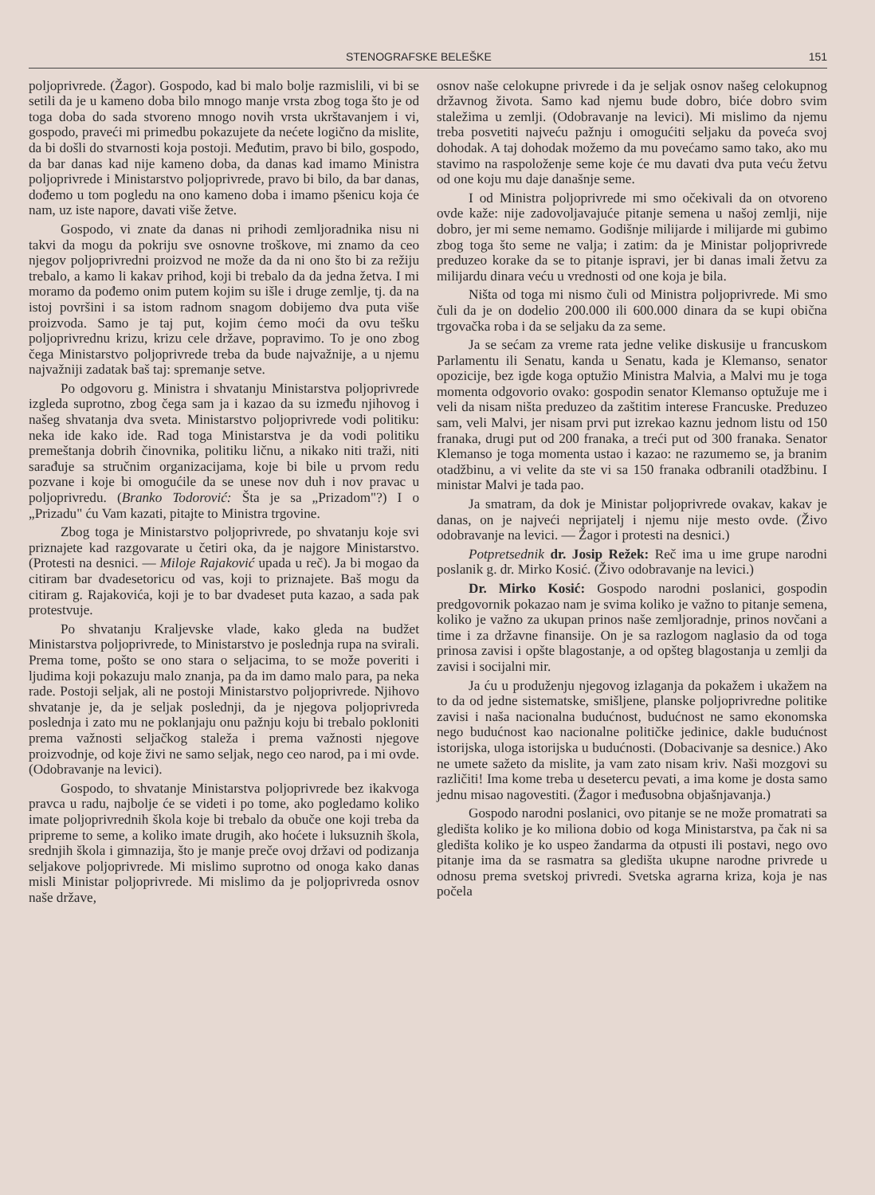STENOGRAFSKE BELEŠKE 151
poljoprivrede. (Žagor). Gospodo, kad bi malo bolje razmislili, vi bi se setili da je u kameno doba bilo mnogo manje vrsta zbog toga što je od toga doba do sada stvoreno mnogo novih vrsta ukrštavanjem i vi, gospodo, praveći mi primedbu pokazujete da nećete logično da mislite, da bi došli do stvarnosti koja postoji. Međutim, pravo bi bilo, gospodo, da bar danas kad nije kameno doba, da danas kad imamo Ministra poljoprivrede i Ministarstvo poljoprivrede, pravo bi bilo, da bar danas, dođemo u tom pogledu na ono kameno doba i imamo pšenicu koja će nam, uz iste napore, davati više žetve.
Gospodo, vi znate da danas ni prihodi zemljoradnika nisu ni takvi da mogu da pokriju sve osnovne troškove, mi znamo da ceo njegov poljoprivredni proizvod ne može da da ni ono što bi za režiju trebalo, a kamo li kakav prihod, koji bi trebalo da da jedna žetva. I mi moramo da pođemo onim putem kojim su išle i druge zemlje, tj. da na istoj površini i sa istom radnom snagom dobijemo dva puta više proizvoda. Samo je taj put, kojim ćemo moći da ovu tešku poljoprivrednu krizu, krizu cele države, popravimo. To je ono zbog čega Ministarstvo poljoprivrede treba da bude najvažnije, a u njemu najvažniji zadatak baš taj: spremanje setve.
Po odgovoru g. Ministra i shvatanju Ministarstva poljoprivrede izgleda suprotno, zbog čega sam ja i kazao da su između njihovog i našeg shvatanja dva sveta. Ministarstvo poljoprivrede vodi politiku: neka ide kako ide. Rad toga Ministarstva je da vodi politiku premeštanja dobrih činovnika, politiku ličnu, a nikako niti traži, niti sarađuje sa stručnim organizacijama, koje bi bile u prvom redu pozvane i koje bi omogućile da se unese nov duh i nov pravac u poljoprivredu. (Branko Todorović: Šta je sa „Prizadom"?) I o „Prizadu" ću Vam kazati, pitajte to Ministra trgovine.
Zbog toga je Ministarstvo poljoprivrede, po shvatanju koje svi priznajete kad razgovarate u četiri oka, da je najgore Ministarstvo. (Protesti na desnici. — Miloje Rajaković upada u reč). Ja bi mogao da citiram bar dvadesetoricu od vas, koji to priznajete. Baš mogu da citiram g. Rajakovića, koji je to bar dvadeset puta kazao, a sada pak protestvuje.
Po shvatanju Kraljevske vlade, kako gleda na budžet Ministarstva poljoprivrede, to Ministarstvo je poslednja rupa na svirali. Prema tome, pošto se ono stara o seljacima, to se može poveriti i ljudima koji pokazuju malo znanja, pa da im damo malo para, pa neka rade. Postoji seljak, ali ne postoji Ministarstvo poljoprivrede. Njihovo shvatanje je, da je seljak poslednji, da je njegova poljoprivreda poslednja i zato mu ne poklanjaju onu pažnju koju bi trebalo pokloniti prema važnosti seljačkog staleža i prema važnosti njegove proizvodnje, od koje živi ne samo seljak, nego ceo narod, pa i mi ovde. (Odobravanje na levici).
Gospodo, to shvatanje Ministarstva poljoprivrede bez ikakvoga pravca u radu, najbolje će se videti i po tome, ako pogledamo koliko imate poljoprivrednih škola koje bi trebalo da obuče one koji treba da pripreme to seme, a koliko imate drugih, ako hoćete i luksuznih škola, srednjih škola i gimnazija, što je manje preče ovoj državi od podizanja seljakove poljoprivrede. Mi mislimo suprotno od onoga kako danas misli Ministar poljoprivrede. Mi mislimo da je poljoprivreda osnov naše države,
osnov naše celokupne privrede i da je seljak osnov našeg celokupnog državnog života. Samo kad njemu bude dobro, biće dobro svim staležima u zemlji. (Odobravanje na levici). Mi mislimo da njemu treba posvetiti najveću pažnju i omogućiti seljaku da poveća svoj dohodak. A taj dohodak možemo da mu povećamo samo tako, ako mu stavimo na raspoloženje seme koje će mu davati dva puta veću žetvu od one koju mu daje današnje seme.
I od Ministra poljoprivrede mi smo očekivali da on otvoreno ovde kaže: nije zadovoljavajuće pitanje semena u našoj zemlji, nije dobro, jer mi seme nemamo. Godišnje milijarde i milijarde mi gubimo zbog toga što seme ne valja; i zatim: da je Ministar poljoprivrede preduzeo korake da se to pitanje ispravi, jer bi danas imali žetvu za milijardu dinara veću u vrednosti od one koja je bila.
Ništa od toga mi nismo čuli od Ministra poljoprivrede. Mi smo čuli da je on dodelio 200.000 ili 600.000 dinara da se kupi obična trgovačka roba i da se seljaku da za seme.
Ja se sećam za vreme rata jedne velike diskusije u francuskom Parlamentu ili Senatu, kanda u Senatu, kada je Klemanso, senator opozicije, bez igde koga optužio Ministra Malvia, a Malvi mu je toga momenta odgovorio ovako: gospodin senator Klemanso optužuje me i veli da nisam ništa preduzeo da zaštitim interese Francuske. Preduzeo sam, veli Malvi, jer nisam prvi put izrekao kaznu jednom listu od 150 franaka, drugi put od 200 franaka, a treći put od 300 franaka. Senator Klemanso je toga momenta ustao i kazao: ne razumemo se, ja branim otadžbinu, a vi velite da ste vi sa 150 franaka odbranili otadžbinu. I ministar Malvi je tada pao.
Ja smatram, da dok je Ministar poljoprivrede ovakav, kakav je danas, on je najveći neprijatelj i njemu nije mesto ovde. (Živo odobravanje na levici. — Žagor i protesti na desnici.)
Potpretsednik dr. Josip Režek: Reč ima u ime grupe narodni poslanik g. dr. Mirko Kosić. (Živo odobravanje na levici.)
Dr. Mirko Kosić: Gospodo narodni poslanici, gospodin predgovornik pokazao nam je svima koliko je važno to pitanje semena, koliko je važno za ukupan prinos naše zemljoradnje, prinos novčani a time i za državne finansije. On je sa razlogom naglasio da od toga prinosa zavisi i opšte blagostanje, a od opšteg blagostanja u zemlji da zavisi i socijalni mir.
Ja ću u produženju njegovog izlaganja da pokažem i ukažem na to da od jedne sistematske, smišljene, planske poljoprivredne politike zavisi i naša nacionalna budućnost, budućnost ne samo ekonomska nego budućnost kao nacionalne političke jedinice, dakle budućnost istorijska, uloga istorijska u budućnosti. (Dobacivanje sa desnice.) Ako ne umete sažeto da mislite, ja vam zato nisam kriv. Naši mozgovi su različiti! Ima kome treba u desetercu pevati, a ima kome je dosta samo jednu misao nagovestiti. (Žagor i međusobna objašnjavanja.)
Gospodo narodni poslanici, ovo pitanje se ne može promatrati sa gledišta koliko je ko miliona dobio od koga Ministarstva, pa čak ni sa gledišta koliko je ko uspeo žandarma da otpusti ili postavi, nego ovo pitanje ima da se rasmatra sa gledišta ukupne narodne privrede u odnosu prema svetskoj privredi. Svetska agrarna kriza, koja je nas počela